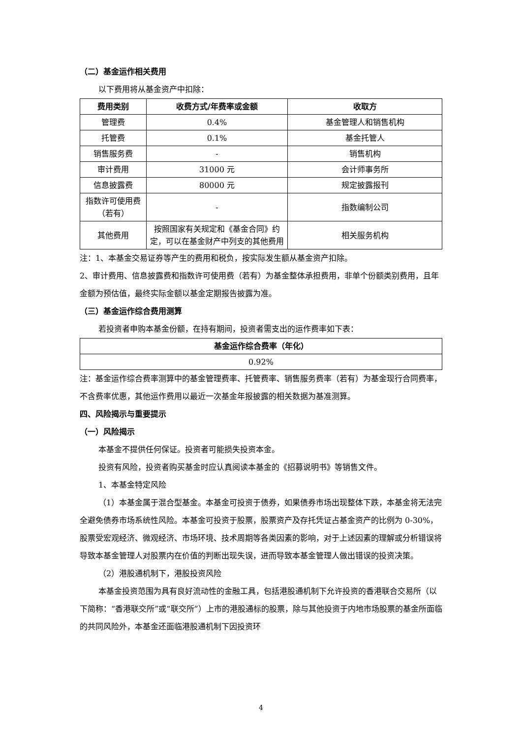（二）基金运作相关费用
以下费用将从基金资产中扣除：
| 费用类别 | 收费方式/年费率或金额 | 收取方 |
| --- | --- | --- |
| 管理费 | 0.4% | 基金管理人和销售机构 |
| 托管费 | 0.1% | 基金托管人 |
| 销售服务费 | - | 销售机构 |
| 审计费用 | 31000 元 | 会计师事务所 |
| 信息披露费 | 80000 元 | 规定披露报刊 |
| 指数许可使用费（若有） | - | 指数编制公司 |
| 其他费用 | 按照国家有关规定和《基金合同》约定，可以在基金财产中列支的其他费用 | 相关服务机构 |
注：1、本基金交易证券等产生的费用和税负，按实际发生额从基金资产扣除。
2、审计费用、信息披露费和指数许可使用费（若有）为基金整体承担费用，非单个份额类别费用，且年金额为预估值，最终实际金额以基金定期报告披露为准。
（三）基金运作综合费用测算
若投资者申购本基金份额，在持有期间，投资者需支出的运作费率如下表：
| 基金运作综合费率（年化） |
| --- |
| 0.92% |
注：基金运作综合费率测算中的基金管理费率、托管费率、销售服务费率（若有）为基金现行合同费率，不含费率优惠，其他运作费用以最近一次基金年报披露的相关数据为基准测算。
四、风险揭示与重要提示
（一）风险揭示
本基金不提供任何保证。投资者可能损失投资本金。
投资有风险，投资者购买基金时应认真阅读本基金的《招募说明书》等销售文件。
1、本基金特定风险
（1）本基金属于混合型基金。本基金可投资于债券，如果债券市场出现整体下跌，本基金将无法完全避免债券市场系统性风险。本基金可投资于股票，股票资产及存托凭证占基金资产的比例为 0-30%，股票受宏观经济、微观经济、市场环境、技术周期等各类因素的影响，对于上述因素的理解或分析错误将导致本基金管理人对股票内在价值的判断出现失误，进而导致本基金管理人做出错误的投资决策。
（2）港股通机制下，港股投资风险
本基金投资范围为具有良好流动性的金融工具，包括港股通机制下允许投资的香港联合交易所（以下简称：“香港联交所”或“联交所”）上市的港股通标的股票，除与其他投资于内地市场股票的基金所面临的共同风险外，本基金还面临港股通机制下因投资环
4